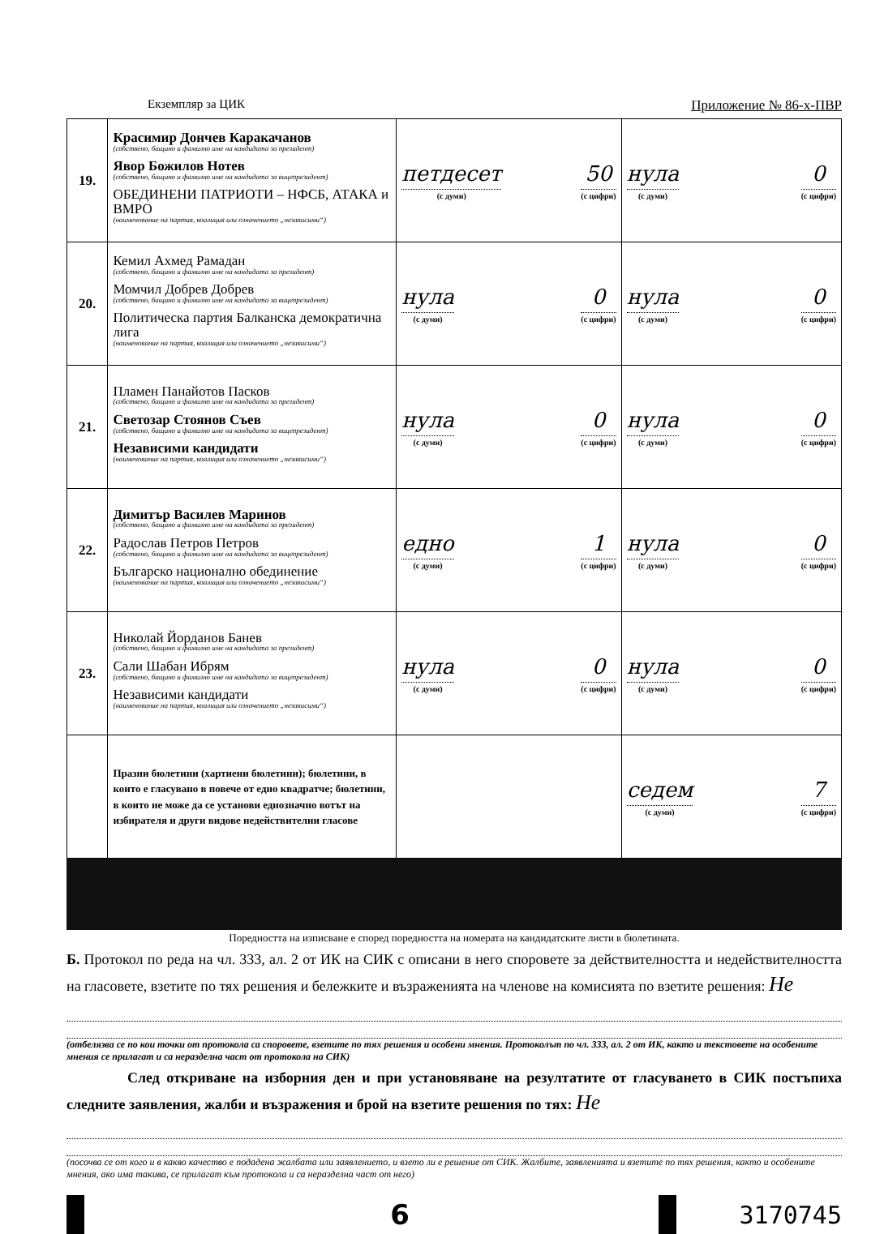Екземпляр за ЦИК Приложение № 86-х-ПВР
| 19. | Красимир Дончев Каракачанов (собствено, бащино и фамилно име на кандидата за президент) Явор Божилов Нотев (собствено, бащино и фамилно име на кандидата за вицепрезидент) ОБЕДИНЕНИ ПАТРИОТИ – НФСБ, АТАКА и ВМРО (наименование на партия, коалиция или означението „независими“) | петдесет (с думи) 50 (с цифри) | нула (с думи) 0 (с цифри) |
| 20. | Кемил Ахмед Рамадан (собствено, бащино и фамилно име на кандидата за президент) Момчил Добрев Добрев (собствено, бащино и фамилно име на кандидата за вицепрезидент) Политическа партия Балканска демократична лига (наименование на партия, коалиция или означението „независими“) | нула (с думи) 0 (с цифри) | нула (с думи) 0 (с цифри) |
| 21. | Пламен Панайотов Пасков (собствено, бащино и фамилно име на кандидата за президент) Светозар Стоянов Съев (собствено, бащино и фамилно име на кандидата за вицепрезидент) Независими кандидати (наименование на партия, коалиция или означението „независими“) | нула (с думи) 0 (с цифри) | нула (с думи) 0 (с цифри) |
| 22. | Димитър Василев Маринов (собствено, бащино и фамилно име на кандидата за президент) Радослав Петров Петров (собствено, бащино и фамилно име на кандидата за вицепрезидент) Българско национално обединение (наименование на партия, коалиция или означението „независими“) | едно (с думи) 1 (с цифри) | нула (с думи) 0 (с цифри) |
| 23. | Николай Йорданов Банев (собствено, бащино и фамилно име на кандидата за президент) Сали Шабан Ибрям (собствено, бащино и фамилно име на кандидата за вицепрезидент) Независими кандидати (наименование на партия, коалиция или означението „независими“) | нула (с думи) 0 (с цифри) | нула (с думи) 0 (с цифри) |
| | Празни бюлетини (хартиени бюлетини); бюлетини, в които е гласувано в повече от едно квадратче; бюлетини, в които не може да се установи еднозначно вотът на избирателя и други видове недействителни гласове | | седем (с думи) 7 (с цифри) |
Поредността на изписване е според поредността на номерата на кандидатските листи в бюлетината.
Б. Протокол по реда на чл. 333, ал. 2 от ИК на СИК с описани в него споровете за действителността и недействителността на гласовете, взетите по тях решения и бележките и възраженията на членове на комисията по взетите решения: Не
(отбелязва се по кои точки от протокола са споровете, взетите по тях решения и особени мнения. Протоколът по чл. 333, ал. 2 от ИК, както и текстовете на особените мнения се прилагат и са неразделна част от протокола на СИК)
След откриване на изборния ден и при установяване на резултатите от гласуването в СИК постъпиха следните заявления, жалби и възражения и брой на взетите решения по тях: Не
(посочва се от кого и в какво качество е подадена жалбата или заявлението, и взето ли е решение от СИК. Жалбите, заявленията и взетите по тях решения, както и особените мнения, ако има такива, се прилагат към протокола и са неразделна част от него)
6 3170745